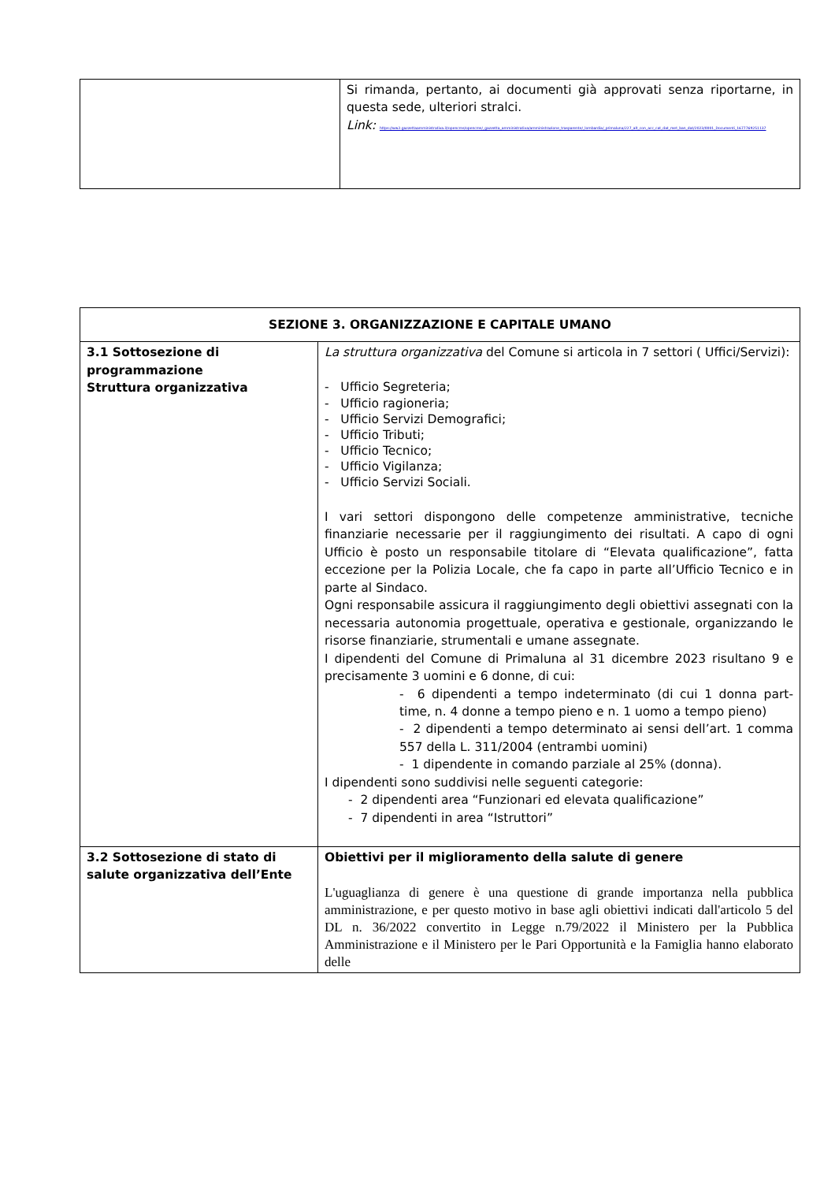| | Si rimanda, pertanto, ai documenti già approvati senza riportarne, in questa sede, ulteriori stralci. Link: https://ww2.gazzettaamministrativa.it/opencms/opencms/_gazzetta_amministrativa/amministrazione_trasparente/_lombardia/_primaluna/227_alt_con_acc_cat_dat_met_ban_dat/2023/0001_Documenti_1677769251137 |
| SEZIONE 3. ORGANIZZAZIONE E CAPITALE UMANO | |
| --- | --- |
| 3.1 Sottosezione di programmazione Struttura organizzativa | La struttura organizzativa del Comune si articola in 7 settori ( Uffici/Servizi): - Ufficio Segreteria; - Ufficio ragioneria; - Ufficio Servizi Demografici; - Ufficio Tributi; - Ufficio Tecnico; - Ufficio Vigilanza; - Ufficio Servizi Sociali. I vari settori dispongono delle competenze amministrative, tecniche finanziarie necessarie per il raggiungimento dei risultati. A capo di ogni Ufficio è posto un responsabile titolare di “Elevata qualificazione”, fatta eccezione per la Polizia Locale, che fa capo in parte all’Ufficio Tecnico e in parte al Sindaco. Ogni responsabile assicura il raggiungimento degli obiettivi assegnati con la necessaria autonomia progettuale, operativa e gestionale, organizzando le risorse finanziarie, strumentali e umane assegnate. I dipendenti del Comune di Primaluna al 31 dicembre 2023 risultano 9 e precisamente 3 uomini e 6 donne, di cui: - 6 dipendenti a tempo indeterminato (di cui 1 donna part-time, n. 4 donne a tempo pieno e n. 1 uomo a tempo pieno) - 2 dipendenti a tempo determinato ai sensi dell’art. 1 comma 557 della L. 311/2004 (entrambi uomini) - 1 dipendente in comando parziale al 25% (donna). I dipendenti sono suddivisi nelle seguenti categorie: - 2 dipendenti area “Funzionari ed elevata qualificazione” - 7 dipendenti in area “Istruttori” |
| 3.2 Sottosezione di stato di salute organizzativa dell’Ente | Obiettivi per il miglioramento della salute di genere L'uguaglianza di genere è una questione di grande importanza nella pubblica amministrazione, e per questo motivo in base agli obiettivi indicati dall'articolo 5 del DL n. 36/2022 convertito in Legge n.79/2022 il Ministero per la Pubblica Amministrazione e il Ministero per le Pari Opportunità e la Famiglia hanno elaborato delle |